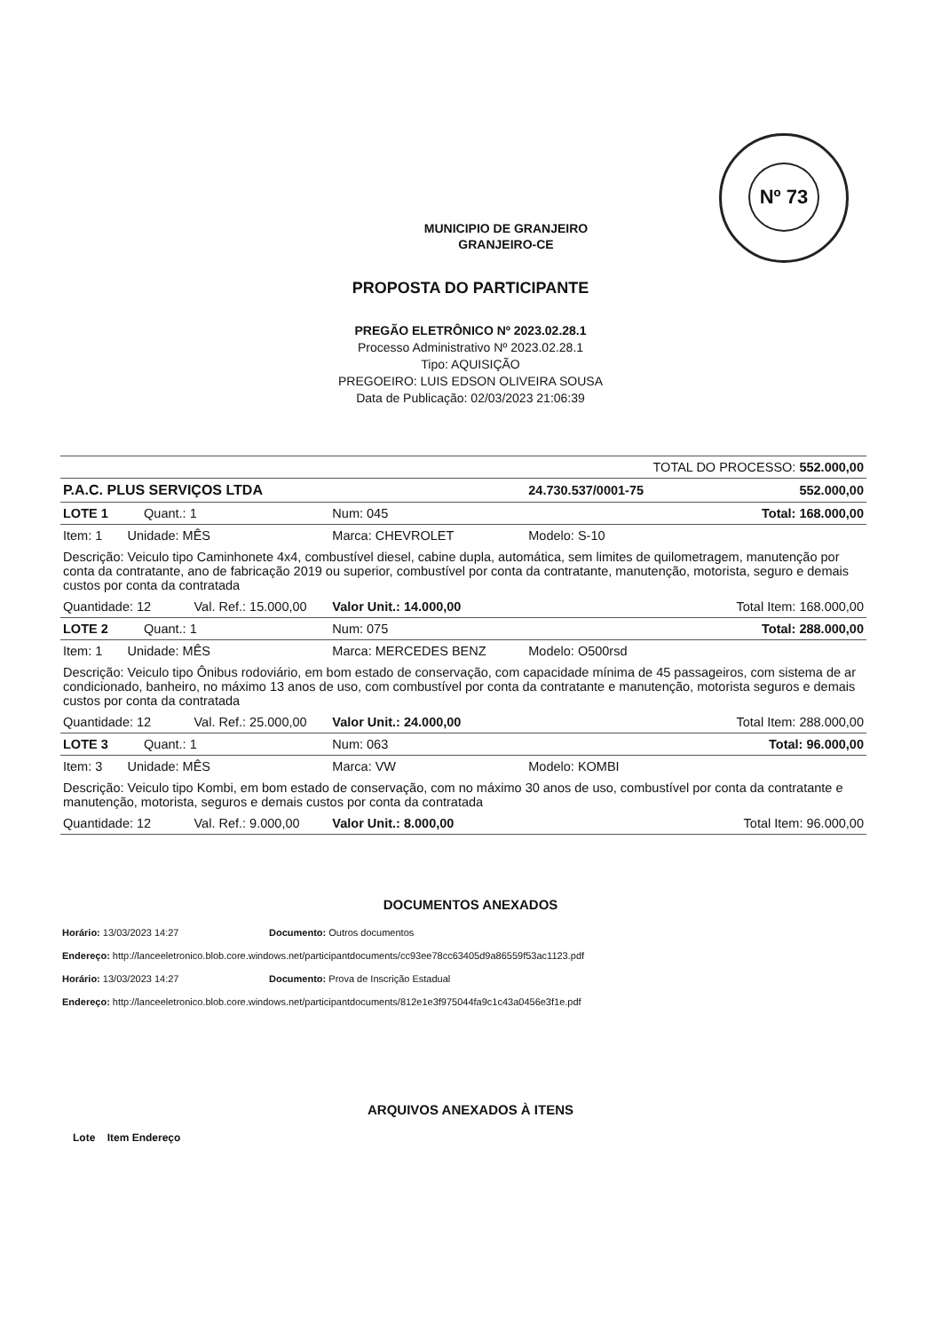Nº 73
MUNICIPIO DE GRANJEIRO
GRANJEIRO-CE
PROPOSTA DO PARTICIPANTE
PREGÃO ELETRÔNICO Nº 2023.02.28.1
Processo Administrativo Nº 2023.02.28.1
Tipo: AQUISIÇÃO
PREGOEIRO: LUIS EDSON OLIVEIRA SOUSA
Data de Publicação: 02/03/2023 21:06:39
| TOTAL DO PROCESSO: 552.000,00 | | | |
| P.A.C. PLUS SERVIÇOS LTDA | | 24.730.537/0001-75 | 552.000,00 |
| LOTE 1 Quant.: 1 | Num: 045 | | Total: 168.000,00 |
| Item: 1 Unidade: MÊS | Marca: CHEVROLET | Modelo: S-10 | |
| Descrição: Veiculo tipo Caminhonete 4x4, combustível diesel, cabine dupla, automática, sem limites de quilometragem, manutenção por conta da contratante, ano de fabricação 2019 ou superior, combustível por conta da contratante, manutenção, motorista, seguro e demais custos por conta da contratada | | | |
| Quantidade: 12 Val. Ref.: 15.000,00 | Valor Unit.: 14.000,00 | | Total Item: 168.000,00 |
| LOTE 2 Quant.: 1 | Num: 075 | | Total: 288.000,00 |
| Item: 1 Unidade: MÊS | Marca: MERCEDES BENZ | Modelo: O500rsd | |
| Descrição: Veiculo tipo Ônibus rodoviário, em bom estado de conservação, com capacidade mínima de 45 passageiros, com sistema de ar condicionado, banheiro, no máximo 13 anos de uso, com combustível por conta da contratante e manutenção, motorista seguros e demais custos por conta da contratada | | | |
| Quantidade: 12 Val. Ref.: 25.000,00 | Valor Unit.: 24.000,00 | | Total Item: 288.000,00 |
| LOTE 3 Quant.: 1 | Num: 063 | | Total: 96.000,00 |
| Item: 3 Unidade: MÊS | Marca: VW | Modelo: KOMBI | |
| Descrição: Veiculo tipo Kombi, em bom estado de conservação, com no máximo 30 anos de uso, combustível por conta da contratante e manutenção, motorista, seguros e demais custos por conta da contratada | | | |
| Quantidade: 12 Val. Ref.: 9.000,00 | Valor Unit.: 8.000,00 | | Total Item: 96.000,00 |
DOCUMENTOS ANEXADOS
Horário: 13/03/2023 14:27 Documento: Outros documentos
Endereço: http://lanceeletronico.blob.core.windows.net/participantdocuments/cc93ee78cc63405d9a86559f53ac1123.pdf
Horário: 13/03/2023 14:27 Documento: Prova de Inscrição Estadual
Endereço: http://lanceeletronico.blob.core.windows.net/participantdocuments/812e1e3f975044fa9c1c43a0456e3f1e.pdf
ARQUIVOS ANEXADOS À ITENS
Lote Item Endereço